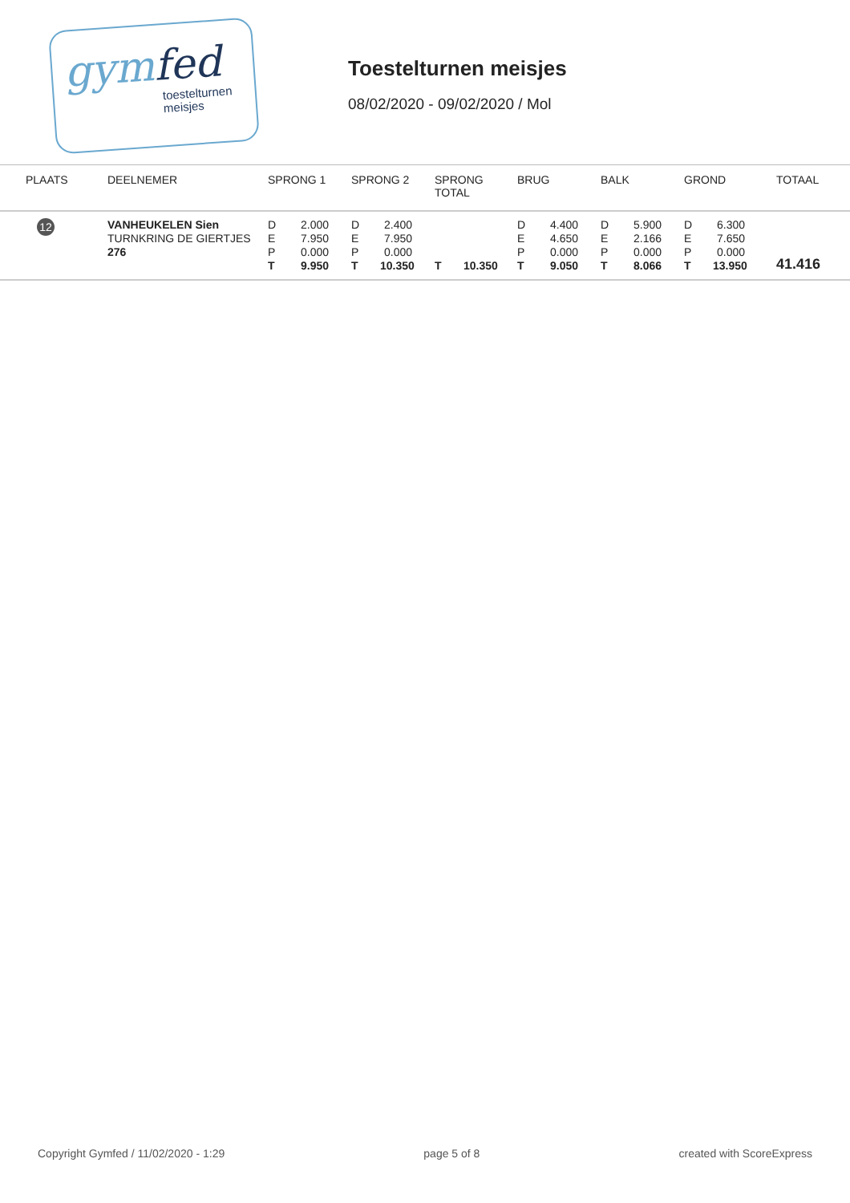gymfed
toestelturnen
meisjes
Toestelturnen meisjes
08/02/2020 - 09/02/2020 / Mol
| PLAATS | DEELNEMER | SPRONG 1 | SPRONG 2 | SPRONG TOTAL | BRUG | BALK | GROND | TOTAAL |
| --- | --- | --- | --- | --- | --- | --- | --- | --- |
| 12 | VANHEUKELEN Sien TURNKRING DE GIERTJES 276 | D 2.000 E 7.950 P 0.000 T 9.950 | D 2.400 E 7.950 P 0.000 T 10.350 | T 10.350 | D 4.400 E 4.650 P 0.000 T 9.050 | D 5.900 E 2.166 P 0.000 T 8.066 | D 6.300 E 7.650 P 0.000 T 13.950 | 41.416 |
Copyright Gymfed / 11/02/2020 - 1:29 page 5 of 8 created with ScoreExpress